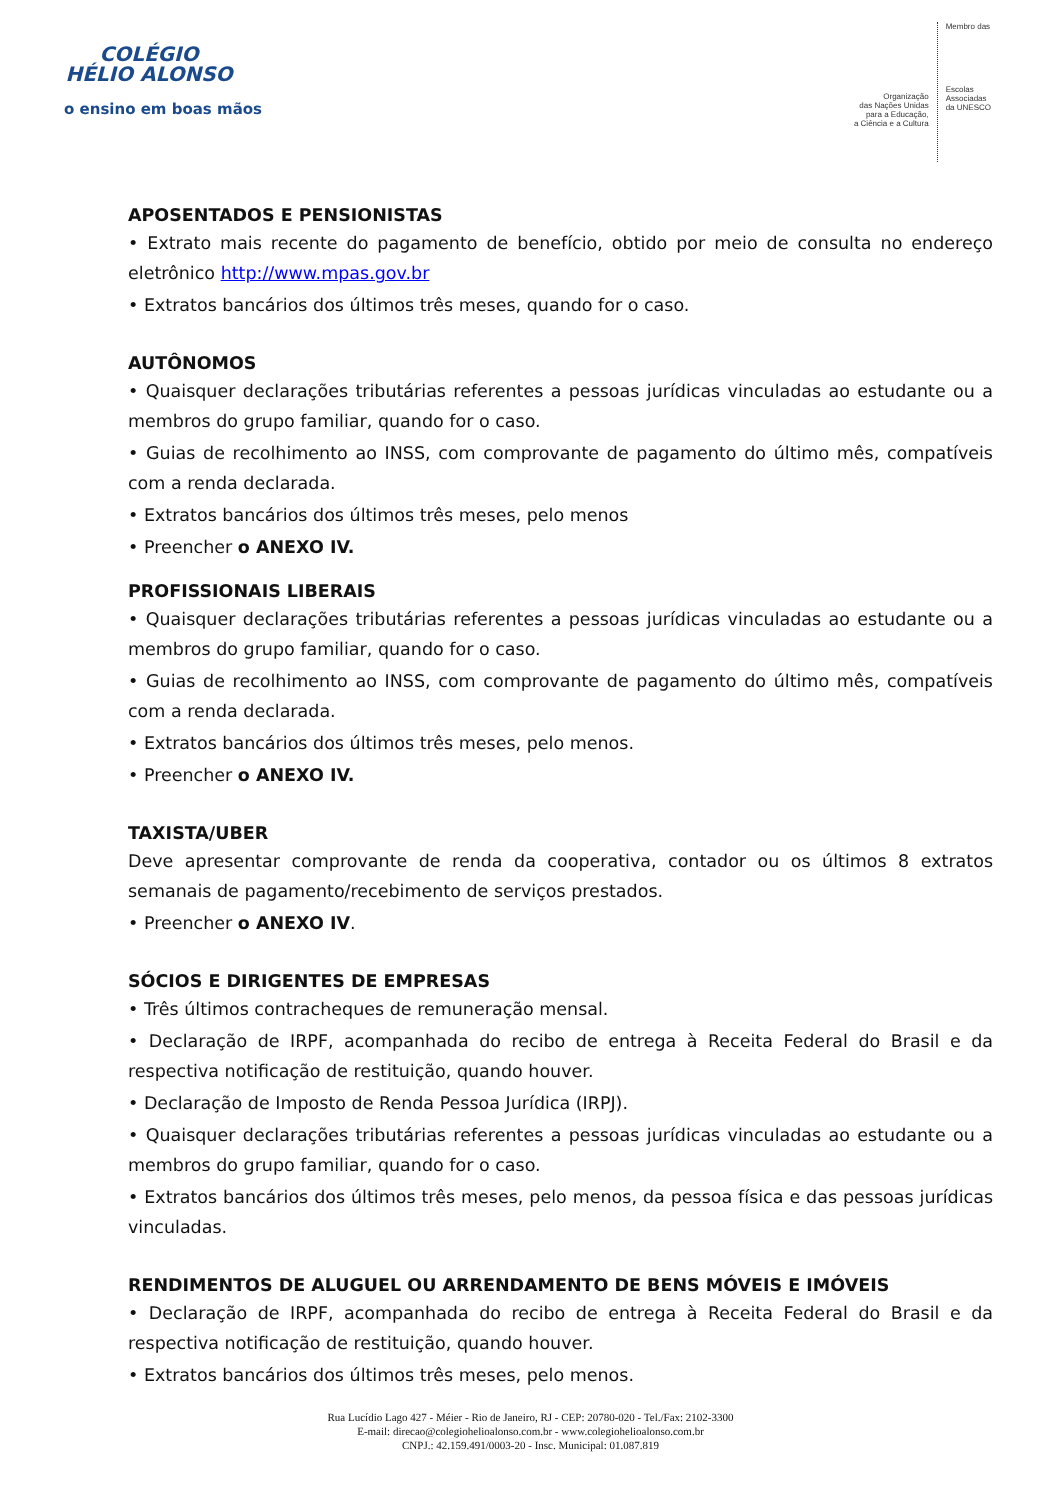COLÉGIO
HÉLIO ALONSO
o ensino em boas mãos
Organização
das Nações Unidas
para a Educação,
a Ciência e a Cultura
Membro das
Escolas
Associadas
da UNESCO
APOSENTADOS E PENSIONISTAS
• Extrato mais recente do pagamento de benefício, obtido por meio de consulta no endereço eletrônico http://www.mpas.gov.br
• Extratos bancários dos últimos três meses, quando for o caso.
AUTÔNOMOS
• Quaisquer declarações tributárias referentes a pessoas jurídicas vinculadas ao estudante ou a membros do grupo familiar, quando for o caso.
• Guias de recolhimento ao INSS, com comprovante de pagamento do último mês, compatíveis com a renda declarada.
• Extratos bancários dos últimos três meses, pelo menos
• Preencher o ANEXO IV.
PROFISSIONAIS LIBERAIS
• Quaisquer declarações tributárias referentes a pessoas jurídicas vinculadas ao estudante ou a membros do grupo familiar, quando for o caso.
• Guias de recolhimento ao INSS, com comprovante de pagamento do último mês, compatíveis com a renda declarada.
• Extratos bancários dos últimos três meses, pelo menos.
• Preencher o ANEXO IV.
TAXISTA/UBER
Deve apresentar comprovante de renda da cooperativa, contador ou os últimos 8 extratos semanais de pagamento/recebimento de serviços prestados.
• Preencher o ANEXO IV.
SÓCIOS E DIRIGENTES DE EMPRESAS
• Três últimos contracheques de remuneração mensal.
• Declaração de IRPF, acompanhada do recibo de entrega à Receita Federal do Brasil e da respectiva notificação de restituição, quando houver.
• Declaração de Imposto de Renda Pessoa Jurídica (IRPJ).
• Quaisquer declarações tributárias referentes a pessoas jurídicas vinculadas ao estudante ou a membros do grupo familiar, quando for o caso.
• Extratos bancários dos últimos três meses, pelo menos, da pessoa física e das pessoas jurídicas vinculadas.
RENDIMENTOS DE ALUGUEL OU ARRENDAMENTO DE BENS MÓVEIS E IMÓVEIS
• Declaração de IRPF, acompanhada do recibo de entrega à Receita Federal do Brasil e da respectiva notificação de restituição, quando houver.
• Extratos bancários dos últimos três meses, pelo menos.
Rua Lucídio Lago 427 - Méier - Rio de Janeiro, RJ - CEP: 20780-020 - Tel./Fax: 2102-3300
E-mail: direcao@colegiohelioalonso.com.br - www.colegiohelioalonso.com.br
CNPJ.: 42.159.491/0003-20 - Insc. Municipal: 01.087.819